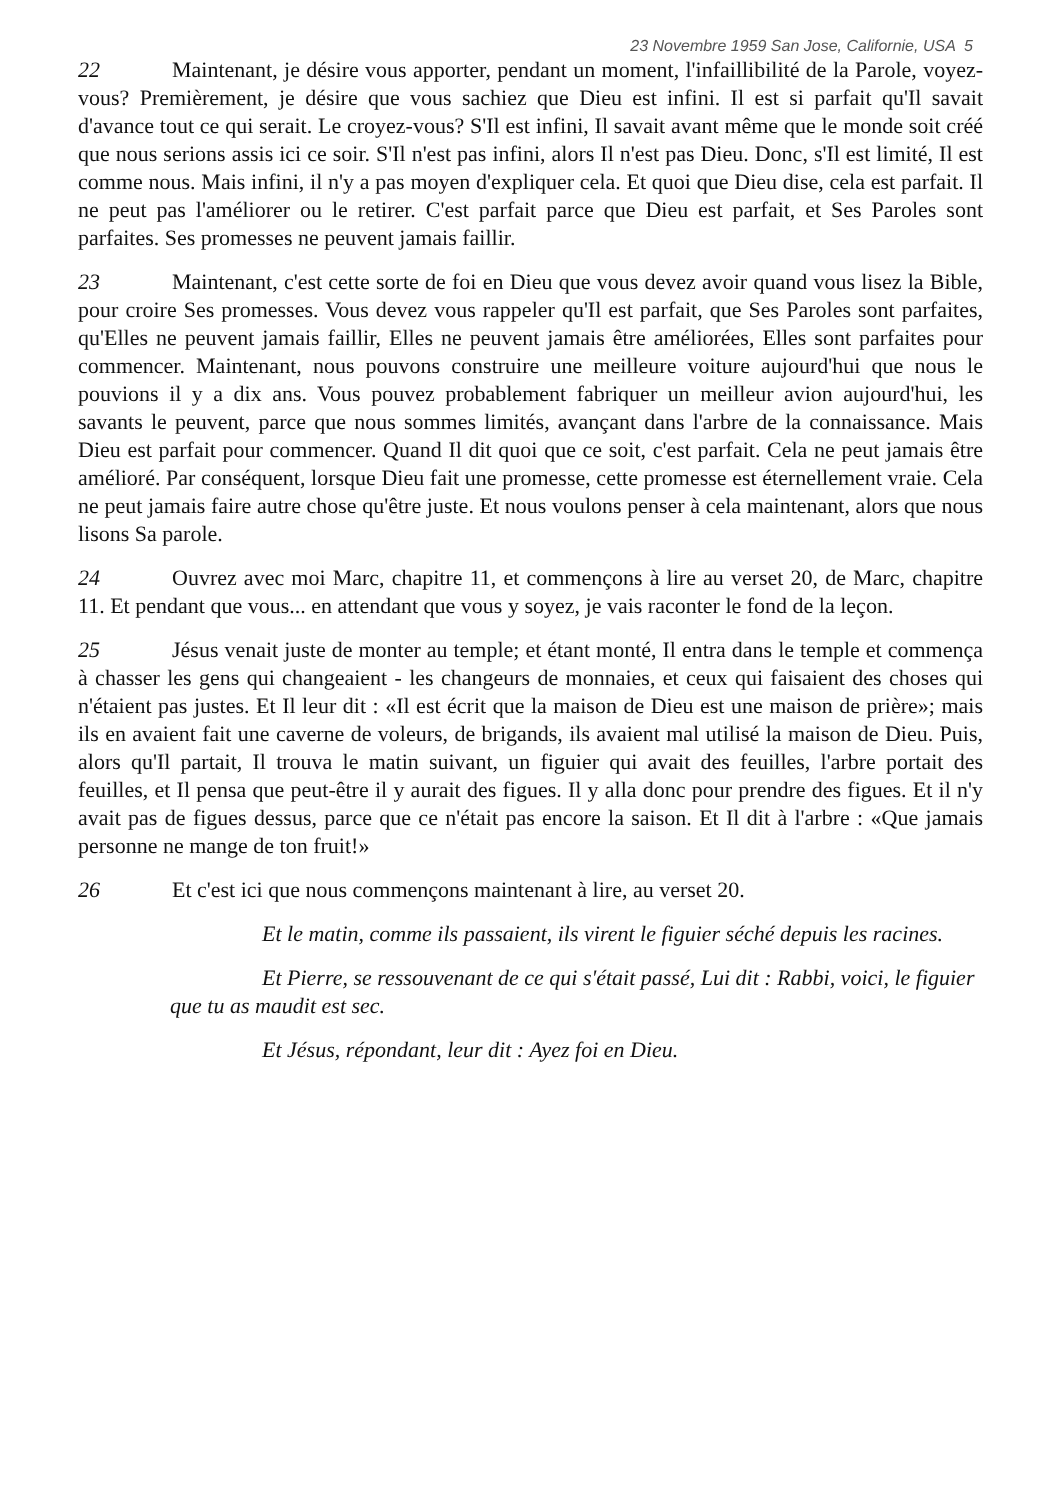23 Novembre 1959 San Jose, Californie, USA 5
22 Maintenant, je désire vous apporter, pendant un moment, l'infaillibilité de la Parole, voyez-vous? Premièrement, je désire que vous sachiez que Dieu est infini. Il est si parfait qu'Il savait d'avance tout ce qui serait. Le croyez-vous? S'Il est infini, Il savait avant même que le monde soit créé que nous serions assis ici ce soir. S'Il n'est pas infini, alors Il n'est pas Dieu. Donc, s'Il est limité, Il est comme nous. Mais infini, il n'y a pas moyen d'expliquer cela. Et quoi que Dieu dise, cela est parfait. Il ne peut pas l'améliorer ou le retirer. C'est parfait parce que Dieu est parfait, et Ses Paroles sont parfaites. Ses promesses ne peuvent jamais faillir.
23 Maintenant, c'est cette sorte de foi en Dieu que vous devez avoir quand vous lisez la Bible, pour croire Ses promesses. Vous devez vous rappeler qu'Il est parfait, que Ses Paroles sont parfaites, qu'Elles ne peuvent jamais faillir, Elles ne peuvent jamais être améliorées, Elles sont parfaites pour commencer. Maintenant, nous pouvons construire une meilleure voiture aujourd'hui que nous le pouvions il y a dix ans. Vous pouvez probablement fabriquer un meilleur avion aujourd'hui, les savants le peuvent, parce que nous sommes limités, avançant dans l'arbre de la connaissance. Mais Dieu est parfait pour commencer. Quand Il dit quoi que ce soit, c'est parfait. Cela ne peut jamais être amélioré. Par conséquent, lorsque Dieu fait une promesse, cette promesse est éternellement vraie. Cela ne peut jamais faire autre chose qu'être juste. Et nous voulons penser à cela maintenant, alors que nous lisons Sa parole.
24 Ouvrez avec moi Marc, chapitre 11, et commençons à lire au verset 20, de Marc, chapitre 11. Et pendant que vous... en attendant que vous y soyez, je vais raconter le fond de la leçon.
25 Jésus venait juste de monter au temple; et étant monté, Il entra dans le temple et commença à chasser les gens qui changeaient - les changeurs de monnaies, et ceux qui faisaient des choses qui n'étaient pas justes. Et Il leur dit : «Il est écrit que la maison de Dieu est une maison de prière»; mais ils en avaient fait une caverne de voleurs, de brigands, ils avaient mal utilisé la maison de Dieu. Puis, alors qu'Il partait, Il trouva le matin suivant, un figuier qui avait des feuilles, l'arbre portait des feuilles, et Il pensa que peut-être il y aurait des figues. Il y alla donc pour prendre des figues. Et il n'y avait pas de figues dessus, parce que ce n'était pas encore la saison. Et Il dit à l'arbre : «Que jamais personne ne mange de ton fruit!»
26 Et c'est ici que nous commençons maintenant à lire, au verset 20.
Et le matin, comme ils passaient, ils virent le figuier séché depuis les racines.
Et Pierre, se ressouvenant de ce qui s'était passé, Lui dit : Rabbi, voici, le figuier que tu as maudit est sec.
Et Jésus, répondant, leur dit : Ayez foi en Dieu.